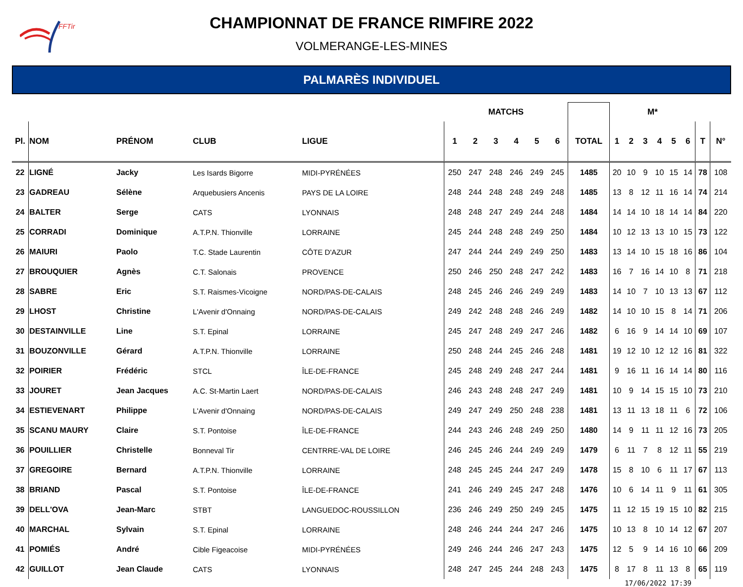FFTir
CHAMPIONNAT DE FRANCE RIMFIRE 2022
VOLMERANGE-LES-MINES
PALMARÈS INDIVIDUEL
| | | | | | MATCHS | | | | | | | M* | | | | | | | |
| --- | --- | --- | --- | --- | --- | --- | --- | --- | --- | --- | --- | --- | --- | --- | --- | --- | --- | --- | --- |
| Pl. | NOM | PRÉNOM | CLUB | LIGUE | 1 | 2 | 3 | 4 | 5 | 6 | TOTAL | 1 | 2 | 3 | 4 | 5 | 6 | T | N° |
| 22 | LIGNÉ | Jacky | Les Isards Bigorre | MIDI-PYRÉNÉES | 250 | 247 | 248 | 246 | 249 | 245 | 1485 | 20 | 10 | 9 | 10 | 15 | 14 | 78 | 108 |
| 23 | GADREAU | Sélène | Arquebusiers Ancenis | PAYS DE LA LOIRE | 248 | 244 | 248 | 248 | 249 | 248 | 1485 | 13 | 8 | 12 | 11 | 16 | 14 | 74 | 214 |
| 24 | BALTER | Serge | CATS | LYONNAIS | 248 | 248 | 247 | 249 | 244 | 248 | 1484 | 14 | 14 | 10 | 18 | 14 | 14 | 84 | 220 |
| 25 | CORRADI | Dominique | A.T.P.N. Thionville | LORRAINE | 245 | 244 | 248 | 248 | 249 | 250 | 1484 | 10 | 12 | 13 | 13 | 10 | 15 | 73 | 122 |
| 26 | MAIURI | Paolo | T.C. Stade Laurentin | CÔTE D'AZUR | 247 | 244 | 244 | 249 | 249 | 250 | 1483 | 13 | 14 | 10 | 15 | 18 | 16 | 86 | 104 |
| 27 | BROUQUIER | Agnès | C.T. Salonais | PROVENCE | 250 | 246 | 250 | 248 | 247 | 242 | 1483 | 16 | 7 | 16 | 14 | 10 | 8 | 71 | 218 |
| 28 | SABRE | Eric | S.T. Raismes-Vicoigne | NORD/PAS-DE-CALAIS | 248 | 245 | 246 | 246 | 249 | 249 | 1483 | 14 | 10 | 7 | 10 | 13 | 13 | 67 | 112 |
| 29 | LHOST | Christine | L'Avenir d'Onnaing | NORD/PAS-DE-CALAIS | 249 | 242 | 248 | 248 | 246 | 249 | 1482 | 14 | 10 | 10 | 15 | 8 | 14 | 71 | 206 |
| 30 | DESTAINVILLE | Line | S.T. Epinal | LORRAINE | 245 | 247 | 248 | 249 | 247 | 246 | 1482 | 6 | 16 | 9 | 14 | 14 | 10 | 69 | 107 |
| 31 | BOUZONVILLE | Gérard | A.T.P.N. Thionville | LORRAINE | 250 | 248 | 244 | 245 | 246 | 248 | 1481 | 19 | 12 | 10 | 12 | 12 | 16 | 81 | 322 |
| 32 | POIRIER | Frédéric | STCL | ÎLE-DE-FRANCE | 245 | 248 | 249 | 248 | 247 | 244 | 1481 | 9 | 16 | 11 | 16 | 14 | 14 | 80 | 116 |
| 33 | JOURET | Jean Jacques | A.C. St-Martin Laert | NORD/PAS-DE-CALAIS | 246 | 243 | 248 | 248 | 247 | 249 | 1481 | 10 | 9 | 14 | 15 | 15 | 10 | 73 | 210 |
| 34 | ESTIEVENART | Philippe | L'Avenir d'Onnaing | NORD/PAS-DE-CALAIS | 249 | 247 | 249 | 250 | 248 | 238 | 1481 | 13 | 11 | 13 | 18 | 11 | 6 | 72 | 106 |
| 35 | SCANU MAURY | Claire | S.T. Pontoise | ÎLE-DE-FRANCE | 244 | 243 | 246 | 248 | 249 | 250 | 1480 | 14 | 9 | 11 | 11 | 12 | 16 | 73 | 205 |
| 36 | POUILLIER | Christelle | Bonneval Tir | CENTRRE-VAL DE LOIRE | 246 | 245 | 246 | 244 | 249 | 249 | 1479 | 6 | 11 | 7 | 8 | 12 | 11 | 55 | 219 |
| 37 | GREGOIRE | Bernard | A.T.P.N. Thionville | LORRAINE | 248 | 245 | 245 | 244 | 247 | 249 | 1478 | 15 | 8 | 10 | 6 | 11 | 17 | 67 | 113 |
| 38 | BRIAND | Pascal | S.T. Pontoise | ÎLE-DE-FRANCE | 241 | 246 | 249 | 245 | 247 | 248 | 1476 | 10 | 6 | 14 | 11 | 9 | 11 | 61 | 305 |
| 39 | DELL'OVA | Jean-Marc | STBT | LANGUEDOC-ROUSSILLON | 236 | 246 | 249 | 250 | 249 | 245 | 1475 | 11 | 12 | 15 | 19 | 15 | 10 | 82 | 215 |
| 40 | MARCHAL | Sylvain | S.T. Epinal | LORRAINE | 248 | 246 | 244 | 244 | 247 | 246 | 1475 | 10 | 13 | 8 | 10 | 14 | 12 | 67 | 207 |
| 41 | POMIÉS | André | Cible Figeacoise | MIDI-PYRÉNÉES | 249 | 246 | 244 | 246 | 247 | 243 | 1475 | 12 | 5 | 9 | 14 | 16 | 10 | 66 | 209 |
| 42 | GUILLOT | Jean Claude | CATS | LYONNAIS | 248 | 247 | 245 | 244 | 248 | 243 | 1475 | 8 | 17 | 8 | 11 | 13 | 8 | 65 | 119 |
17/06/2022 17:39